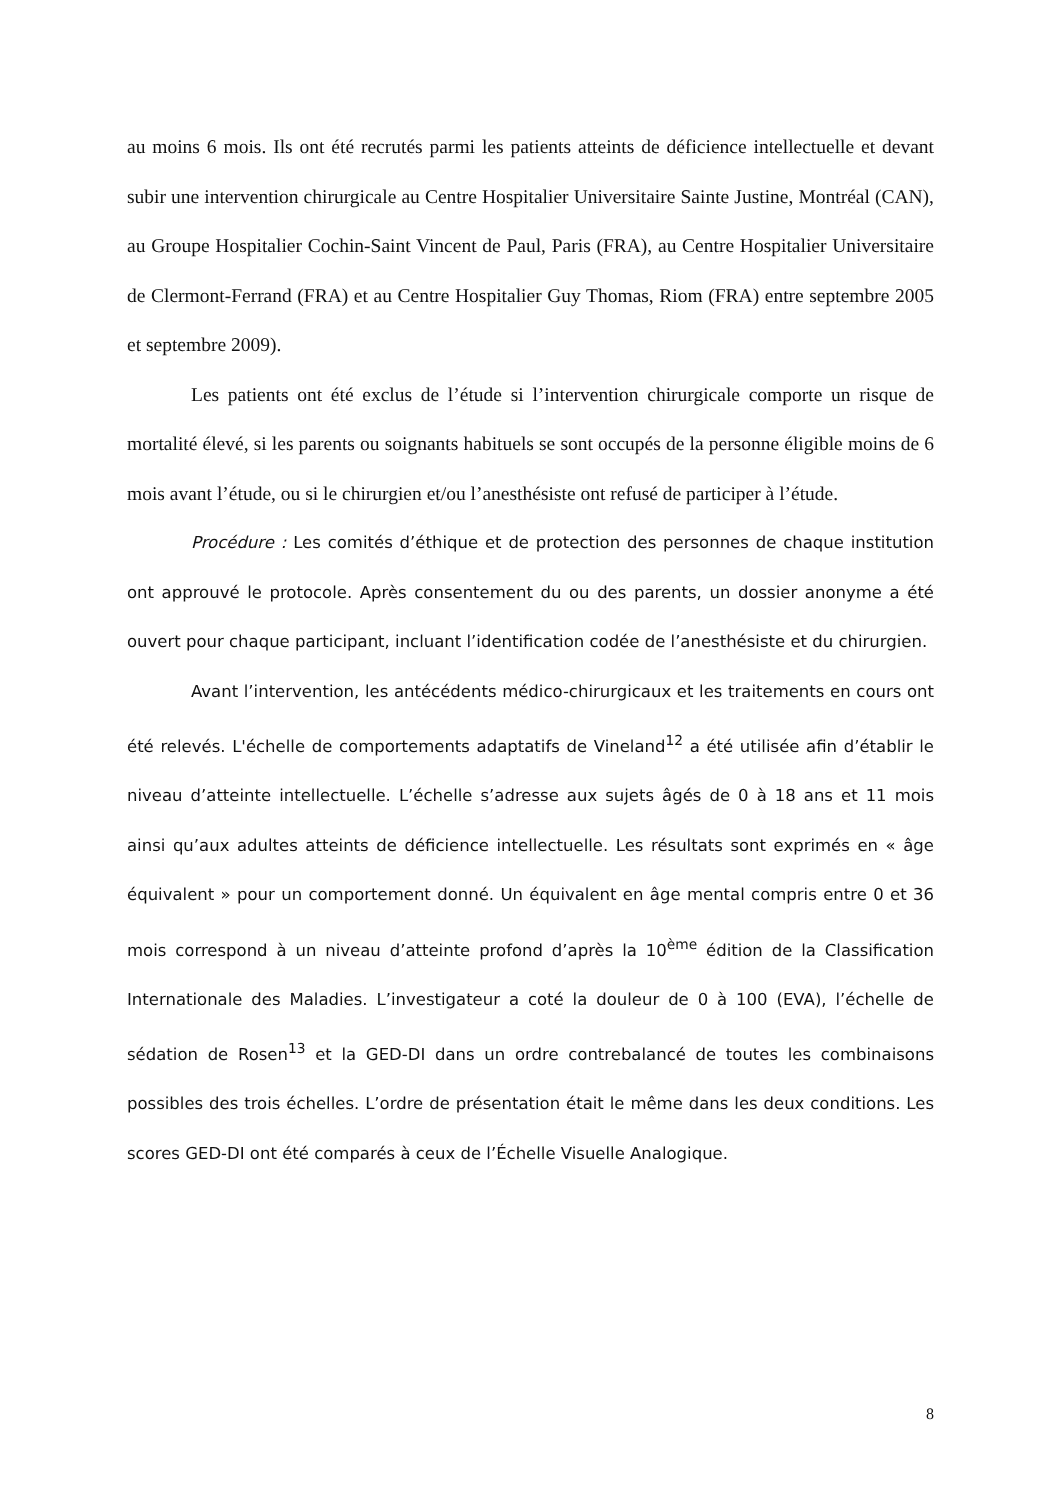au moins 6 mois. Ils ont été recrutés parmi les patients atteints de déficience intellectuelle et devant subir une intervention chirurgicale au Centre Hospitalier Universitaire Sainte Justine, Montréal (CAN), au Groupe Hospitalier Cochin-Saint Vincent de Paul, Paris (FRA), au Centre Hospitalier Universitaire de Clermont-Ferrand (FRA) et au Centre Hospitalier Guy Thomas, Riom (FRA) entre septembre 2005 et septembre 2009).
Les patients ont été exclus de l’étude si l’intervention chirurgicale comporte un risque de mortalité élevé, si les parents ou soignants habituels se sont occupés de la personne éligible moins de 6 mois avant l’étude, ou si le chirurgien et/ou l’anesthésiste ont refusé de participer à l’étude.
Procédure : Les comités d’éthique et de protection des personnes de chaque institution ont approuvé le protocole. Après consentement du ou des parents, un dossier anonyme a été ouvert pour chaque participant, incluant l’identification codée de l’anesthésiste et du chirurgien.
Avant l’intervention, les antécédents médico-chirurgicaux et les traitements en cours ont été relevés. L'échelle de comportements adaptatifs de Vineland<sup>12</sup> a été utilisée afin d’établir le niveau d’atteinte intellectuelle. L’échelle s’adresse aux sujets âgés de 0 à 18 ans et 11 mois ainsi qu’aux adultes atteints de déficience intellectuelle. Les résultats sont exprimés en « âge équivalent » pour un comportement donné. Un équivalent en âge mental compris entre 0 et 36 mois correspond à un niveau d’atteinte profond d’après la 10<sup>ème</sup> édition de la Classification Internationale des Maladies. L’investigateur a coté la douleur de 0 à 100 (EVA), l’échelle de sédation de Rosen<sup>13</sup> et la GED-DI dans un ordre contrebalancé de toutes les combinaisons possibles des trois échelles. L’ordre de présentation était le même dans les deux conditions. Les scores GED-DI ont été comparés à ceux de l’Échelle Visuelle Analogique.
8